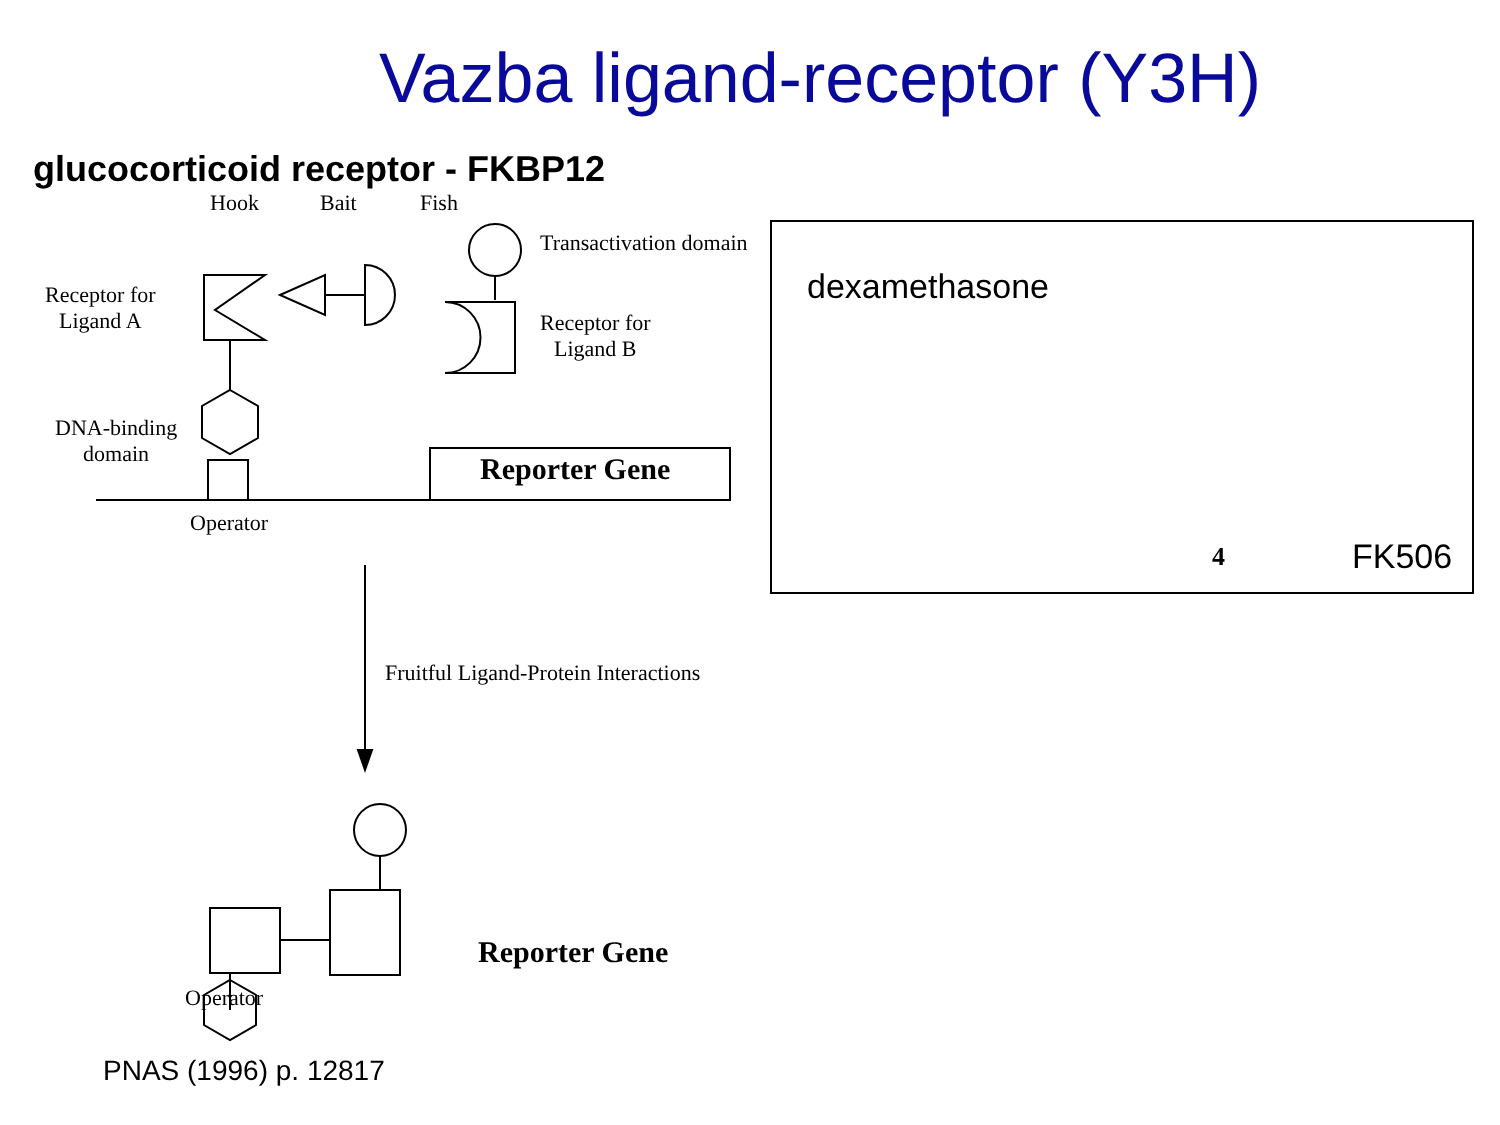Vazba ligand-receptor (Y3H)
glucocorticoid receptor - FKBP12
Hook Bait Fish
Transactivation domain
Receptor for
Ligand A
Receptor for
Ligand B
DNA-binding
domain
Reporter Gene
Operator
Fruitful Ligand-Protein Interactions
Reporter Gene
Operator
dexamethasone
4 FK506
PNAS (1996) p. 12817